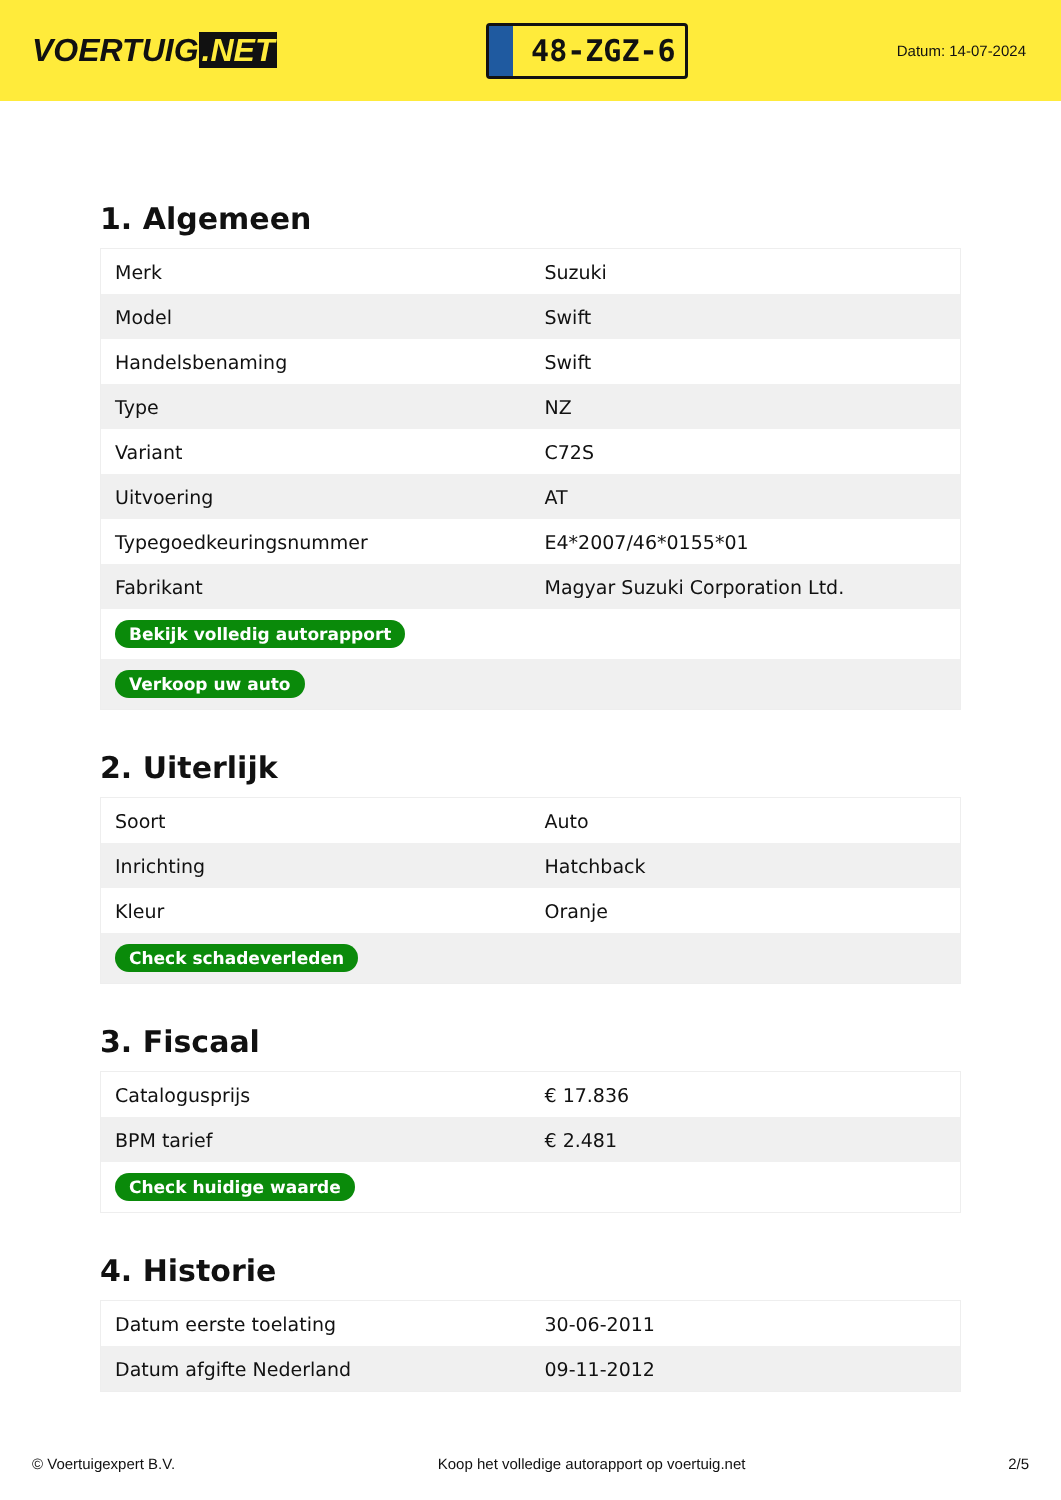VOERTUIG.NET
48-ZGZ-6
Datum: 14-07-2024
1. Algemeen
| Merk | Suzuki |
| Model | Swift |
| Handelsbenaming | Swift |
| Type | NZ |
| Variant | C72S |
| Uitvoering | AT |
| Typegoedkeuringsnummer | E4*2007/46*0155*01 |
| Fabrikant | Magyar Suzuki Corporation Ltd. |
| Bekijk volledig autorapport | |
| Verkoop uw auto | |
2. Uiterlijk
| Soort | Auto |
| Inrichting | Hatchback |
| Kleur | Oranje |
| Check schadeverleden | |
3. Fiscaal
| Catalogusprijs | € 17.836 |
| BPM tarief | € 2.481 |
| Check huidige waarde | |
4. Historie
| Datum eerste toelating | 30-06-2011 |
| Datum afgifte Nederland | 09-11-2012 |
© Voertuigexpert B.V. Koop het volledige autorapport op voertuig.net 2/5